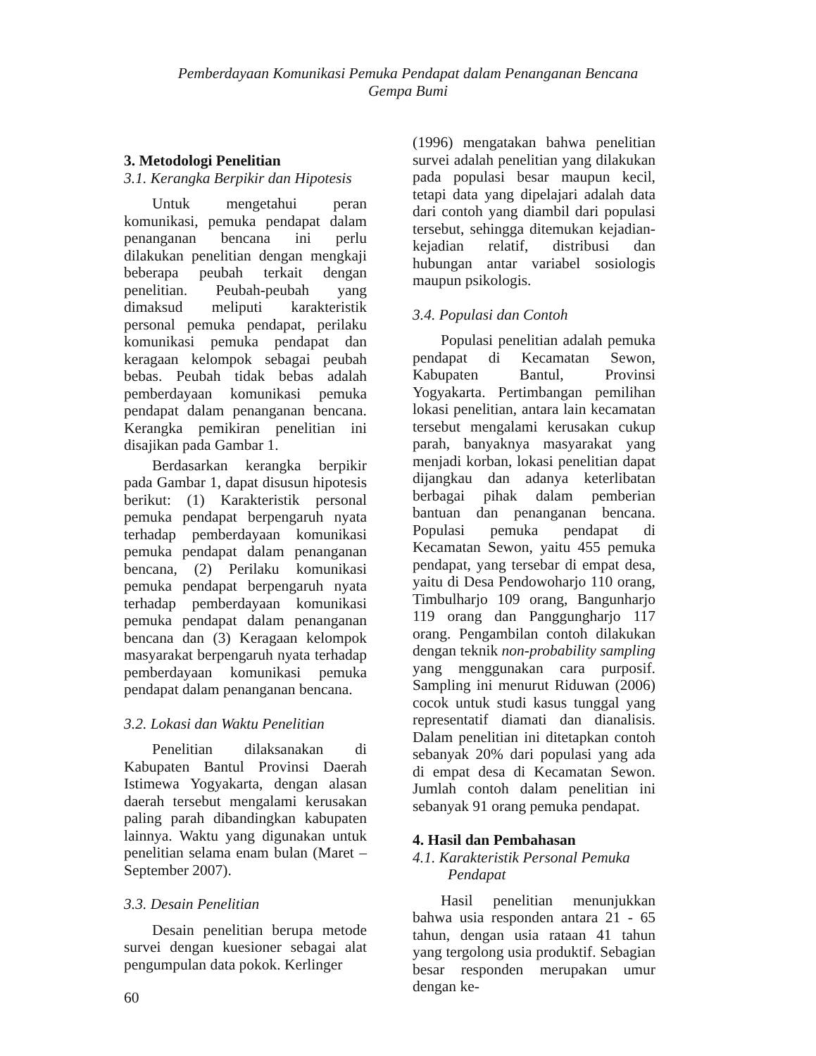Pemberdayaan Komunikasi Pemuka Pendapat dalam Penanganan Bencana
Gempa Bumi
3. Metodologi Penelitian
3.1. Kerangka Berpikir dan Hipotesis
Untuk mengetahui peran komunikasi, pemuka pendapat dalam penanganan bencana ini perlu dilakukan penelitian dengan mengkaji beberapa peubah terkait dengan penelitian. Peubah-peubah yang dimaksud meliputi karakteristik personal pemuka pendapat, perilaku komunikasi pemuka pendapat dan keragaan kelompok sebagai peubah bebas. Peubah tidak bebas adalah pemberdayaan komunikasi pemuka pendapat dalam penanganan bencana. Kerangka pemikiran penelitian ini disajikan pada Gambar 1.
Berdasarkan kerangka berpikir pada Gambar 1, dapat disusun hipotesis berikut: (1) Karakteristik personal pemuka pendapat berpengaruh nyata terhadap pemberdayaan komunikasi pemuka pendapat dalam penanganan bencana, (2) Perilaku komunikasi pemuka pendapat berpengaruh nyata terhadap pemberdayaan komunikasi pemuka pendapat dalam penanganan bencana dan (3) Keragaan kelompok masyarakat berpengaruh nyata terhadap pemberdayaan komunikasi pemuka pendapat dalam penanganan bencana.
3.2. Lokasi dan Waktu Penelitian
Penelitian dilaksanakan di Kabupaten Bantul Provinsi Daerah Istimewa Yogyakarta, dengan alasan daerah tersebut mengalami kerusakan paling parah dibandingkan kabupaten lainnya. Waktu yang digunakan untuk penelitian selama enam bulan (Maret – September 2007).
3.3. Desain Penelitian
Desain penelitian berupa metode survei dengan kuesioner sebagai alat pengumpulan data pokok. Kerlinger
(1996) mengatakan bahwa penelitian survei adalah penelitian yang dilakukan pada populasi besar maupun kecil, tetapi data yang dipelajari adalah data dari contoh yang diambil dari populasi tersebut, sehingga ditemukan kejadian-kejadian relatif, distribusi dan hubungan antar variabel sosiologis maupun psikologis.
3.4. Populasi dan Contoh
Populasi penelitian adalah pemuka pendapat di Kecamatan Sewon, Kabupaten Bantul, Provinsi Yogyakarta. Pertimbangan pemilihan lokasi penelitian, antara lain kecamatan tersebut mengalami kerusakan cukup parah, banyaknya masyarakat yang menjadi korban, lokasi penelitian dapat dijangkau dan adanya keterlibatan berbagai pihak dalam pemberian bantuan dan penanganan bencana. Populasi pemuka pendapat di Kecamatan Sewon, yaitu 455 pemuka pendapat, yang tersebar di empat desa, yaitu di Desa Pendowoharjo 110 orang, Timbulharjo 109 orang, Bangunharjo 119 orang dan Panggungharjo 117 orang. Pengambilan contoh dilakukan dengan teknik non-probability sampling yang menggunakan cara purposif. Sampling ini menurut Riduwan (2006) cocok untuk studi kasus tunggal yang representatif diamati dan dianalisis. Dalam penelitian ini ditetapkan contoh sebanyak 20% dari populasi yang ada di empat desa di Kecamatan Sewon. Jumlah contoh dalam penelitian ini sebanyak 91 orang pemuka pendapat.
4. Hasil dan Pembahasan
4.1. Karakteristik Personal Pemuka
Pendapat
Hasil penelitian menunjukkan bahwa usia responden antara 21 - 65 tahun, dengan usia rataan 41 tahun yang tergolong usia produktif. Sebagian besar responden merupakan umur dengan ke-
60